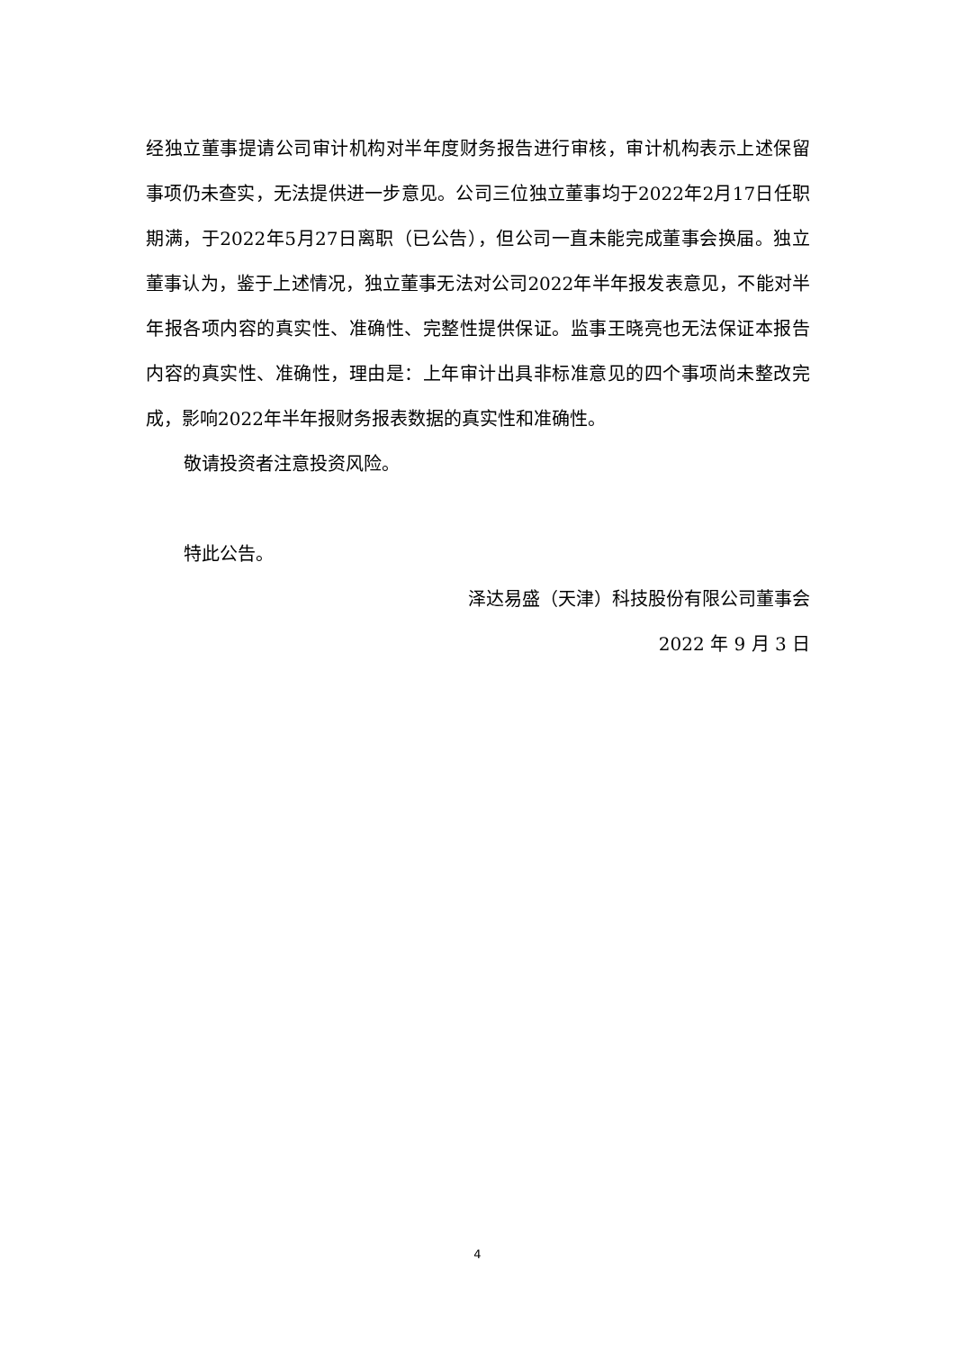经独立董事提请公司审计机构对半年度财务报告进行审核，审计机构表示上述保留事项仍未查实，无法提供进一步意见。公司三位独立董事均于2022年2月17日任职期满，于2022年5月27日离职（已公告），但公司一直未能完成董事会换届。独立董事认为，鉴于上述情况，独立董事无法对公司2022年半年报发表意见，不能对半年报各项内容的真实性、准确性、完整性提供保证。监事王晓亮也无法保证本报告内容的真实性、准确性，理由是：上年审计出具非标准意见的四个事项尚未整改完成，影响2022年半年报财务报表数据的真实性和准确性。
敬请投资者注意投资风险。
特此公告。
泽达易盛（天津）科技股份有限公司董事会
2022 年 9 月 3 日
4